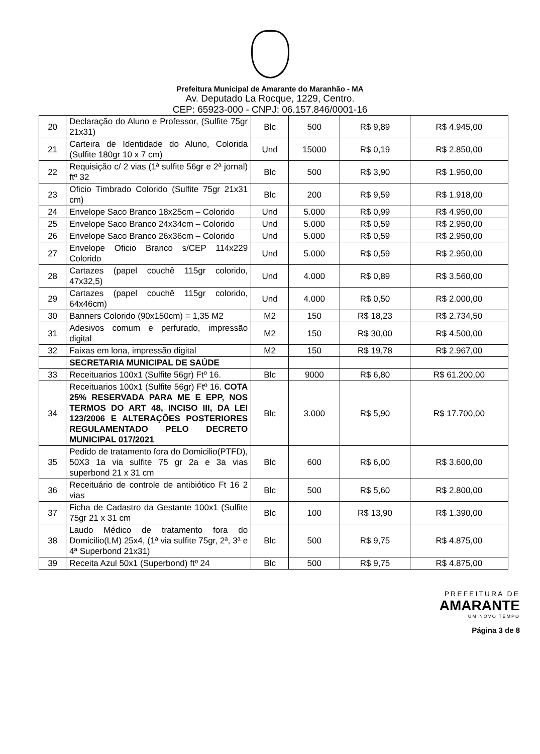Prefeitura Municipal de Amarante do Maranhão - MA
Av. Deputado La Rocque, 1229, Centro.
CEP: 65923-000 - CNPJ: 06.157.846/0001-16
| 20 | Declaração do Aluno e Professor, (Sulfite 75gr 21x31) | Blc | 500 | R$ 9,89 | R$ 4.945,00 |
| 21 | Carteira de Identidade do Aluno, Colorida (Sulfite 180gr 10 x 7 cm) | Und | 15000 | R$ 0,19 | R$ 2.850,00 |
| 22 | Requisição c/ 2 vias (1ª sulfite 56gr e 2ª jornal) ftº 32 | Blc | 500 | R$ 3,90 | R$ 1.950,00 |
| 23 | Oficio Timbrado Colorido (Sulfite 75gr 21x31 cm) | Blc | 200 | R$ 9,59 | R$ 1.918,00 |
| 24 | Envelope Saco Branco 18x25cm – Colorido | Und | 5.000 | R$ 0,99 | R$ 4.950,00 |
| 25 | Envelope Saco Branco 24x34cm – Colorido | Und | 5.000 | R$ 0,59 | R$ 2.950,00 |
| 26 | Envelope Saco Branco 26x36cm – Colorido | Und | 5.000 | R$ 0,59 | R$ 2.950,00 |
| 27 | Envelope Oficio Branco s/CEP 114x229 Colorido | Und | 5.000 | R$ 0,59 | R$ 2.950,00 |
| 28 | Cartazes (papel couchê 115gr colorido, 47x32,5) | Und | 4.000 | R$ 0,89 | R$ 3.560,00 |
| 29 | Cartazes (papel couchê 115gr colorido, 64x46cm) | Und | 4.000 | R$ 0,50 | R$ 2.000,00 |
| 30 | Banners Colorido (90x150cm) = 1,35 M2 | M2 | 150 | R$ 18,23 | R$ 2.734,50 |
| 31 | Adesivos comum e perfurado, impressão digital | M2 | 150 | R$ 30,00 | R$ 4.500,00 |
| 32 | Faixas em lona, impressão digital | M2 | 150 | R$ 19,78 | R$ 2.967,00 |
| | SECRETARIA MUNICIPAL DE SAÚDE | | | | |
| 33 | Receituarios 100x1 (Sulfite 56gr) Ftº 16. | Blc | 9000 | R$ 6,80 | R$ 61.200,00 |
| 34 | Receituarios 100x1 (Sulfite 56gr) Ftº 16. COTA 25% RESERVADA PARA ME E EPP, NOS TERMOS DO ART 48, INCISO III, DA LEI 123/2006 E ALTERAÇÕES POSTERIORES REGULAMENTADO PELO DECRETO MUNICIPAL 017/2021 | Blc | 3.000 | R$ 5,90 | R$ 17.700,00 |
| 35 | Pedido de tratamento fora do Domicilio(PTFD), 50X3 1a via sulfite 75 gr 2a e 3a vias superbond 21 x 31 cm | Blc | 600 | R$ 6,00 | R$ 3.600,00 |
| 36 | Receituário de controle de antibiótico Ft 16 2 vias | Blc | 500 | R$ 5,60 | R$ 2.800,00 |
| 37 | Ficha de Cadastro da Gestante 100x1 (Sulfite 75gr 21 x 31 cm | Blc | 100 | R$ 13,90 | R$ 1.390,00 |
| 38 | Laudo Médico de tratamento fora do Domicilio(LM) 25x4, (1ª via sulfite 75gr, 2ª, 3ª e 4ª Superbond 21x31) | Blc | 500 | R$ 9,75 | R$ 4.875,00 |
| 39 | Receita Azul 50x1 (Superbond) ftº 24 | Blc | 500 | R$ 9,75 | R$ 4.875,00 |
PREFEITURA DE
AMARANTE
UM NOVO TEMPO
Página 3 de 8